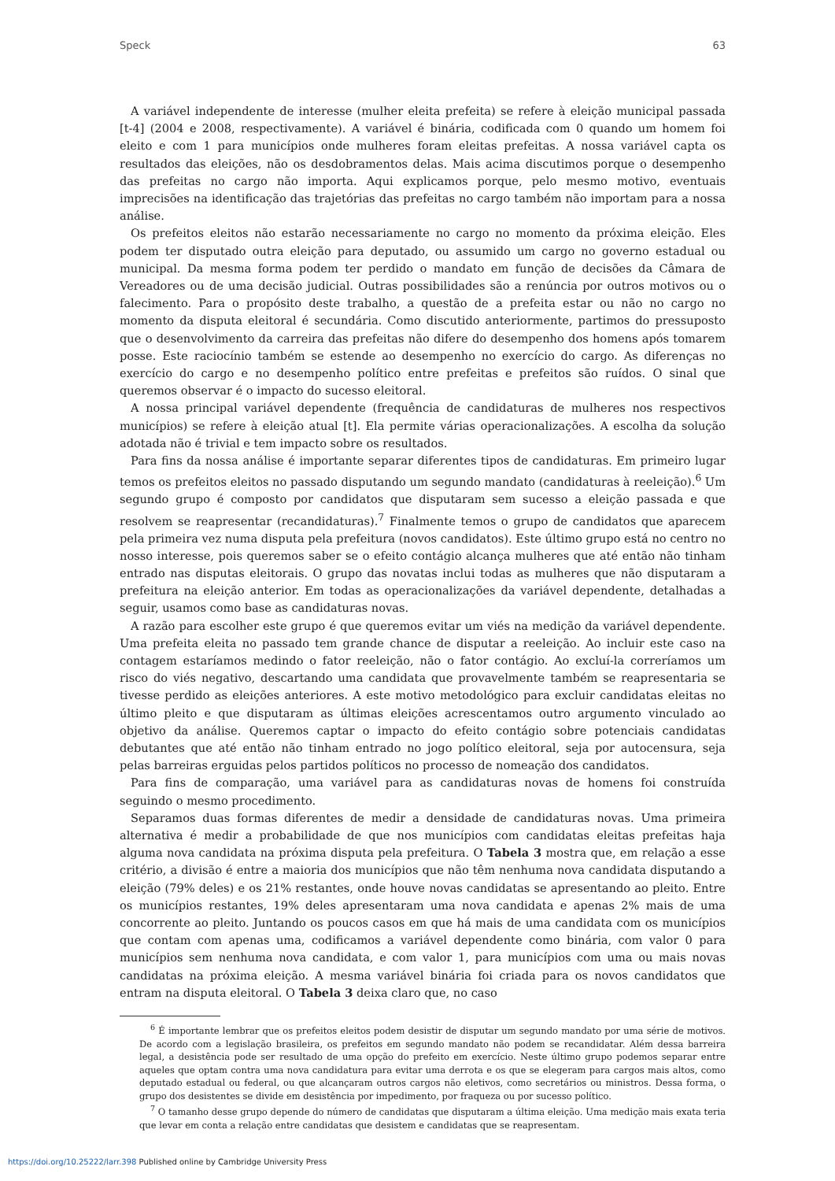Speck 63
A variável independente de interesse (mulher eleita prefeita) se refere à eleição municipal passada [t-4] (2004 e 2008, respectivamente). A variável é binária, codificada com 0 quando um homem foi eleito e com 1 para municípios onde mulheres foram eleitas prefeitas. A nossa variável capta os resultados das eleições, não os desdobramentos delas. Mais acima discutimos porque o desempenho das prefeitas no cargo não importa. Aqui explicamos porque, pelo mesmo motivo, eventuais imprecisões na identificação das trajetórias das prefeitas no cargo também não importam para a nossa análise.
Os prefeitos eleitos não estarão necessariamente no cargo no momento da próxima eleição. Eles podem ter disputado outra eleição para deputado, ou assumido um cargo no governo estadual ou municipal. Da mesma forma podem ter perdido o mandato em função de decisões da Câmara de Vereadores ou de uma decisão judicial. Outras possibilidades são a renúncia por outros motivos ou o falecimento. Para o propósito deste trabalho, a questão de a prefeita estar ou não no cargo no momento da disputa eleitoral é secundária. Como discutido anteriormente, partimos do pressuposto que o desenvolvimento da carreira das prefeitas não difere do desempenho dos homens após tomarem posse. Este raciocínio também se estende ao desempenho no exercício do cargo. As diferenças no exercício do cargo e no desempenho político entre prefeitas e prefeitos são ruídos. O sinal que queremos observar é o impacto do sucesso eleitoral.
A nossa principal variável dependente (frequência de candidaturas de mulheres nos respectivos municípios) se refere à eleição atual [t]. Ela permite várias operacionalizações. A escolha da solução adotada não é trivial e tem impacto sobre os resultados.
Para fins da nossa análise é importante separar diferentes tipos de candidaturas. Em primeiro lugar temos os prefeitos eleitos no passado disputando um segundo mandato (candidaturas à reeleição).<sup>6</sup> Um segundo grupo é composto por candidatos que disputaram sem sucesso a eleição passada e que resolvem se reapresentar (recandidaturas).<sup>7</sup> Finalmente temos o grupo de candidatos que aparecem pela primeira vez numa disputa pela prefeitura (novos candidatos). Este último grupo está no centro no nosso interesse, pois queremos saber se o efeito contágio alcança mulheres que até então não tinham entrado nas disputas eleitorais. O grupo das novatas inclui todas as mulheres que não disputaram a prefeitura na eleição anterior. Em todas as operacionalizações da variável dependente, detalhadas a seguir, usamos como base as candidaturas novas.
A razão para escolher este grupo é que queremos evitar um viés na medição da variável dependente. Uma prefeita eleita no passado tem grande chance de disputar a reeleição. Ao incluir este caso na contagem estaríamos medindo o fator reeleição, não o fator contágio. Ao excluí-la correríamos um risco do viés negativo, descartando uma candidata que provavelmente também se reapresentaria se tivesse perdido as eleições anteriores. A este motivo metodológico para excluir candidatas eleitas no último pleito e que disputaram as últimas eleições acrescentamos outro argumento vinculado ao objetivo da análise. Queremos captar o impacto do efeito contágio sobre potenciais candidatas debutantes que até então não tinham entrado no jogo político eleitoral, seja por autocensura, seja pelas barreiras erguidas pelos partidos políticos no processo de nomeação dos candidatos.
Para fins de comparação, uma variável para as candidaturas novas de homens foi construída seguindo o mesmo procedimento.
Separamos duas formas diferentes de medir a densidade de candidaturas novas. Uma primeira alternativa é medir a probabilidade de que nos municípios com candidatas eleitas prefeitas haja alguma nova candidata na próxima disputa pela prefeitura. O Tabela 3 mostra que, em relação a esse critério, a divisão é entre a maioria dos municípios que não têm nenhuma nova candidata disputando a eleição (79% deles) e os 21% restantes, onde houve novas candidatas se apresentando ao pleito. Entre os municípios restantes, 19% deles apresentaram uma nova candidata e apenas 2% mais de uma concorrente ao pleito. Juntando os poucos casos em que há mais de uma candidata com os municípios que contam com apenas uma, codificamos a variável dependente como binária, com valor 0 para municípios sem nenhuma nova candidata, e com valor 1, para municípios com uma ou mais novas candidatas na próxima eleição. A mesma variável binária foi criada para os novos candidatos que entram na disputa eleitoral. O Tabela 3 deixa claro que, no caso
<sup>6</sup> É importante lembrar que os prefeitos eleitos podem desistir de disputar um segundo mandato por uma série de motivos. De acordo com a legislação brasileira, os prefeitos em segundo mandato não podem se recandidatar. Além dessa barreira legal, a desistência pode ser resultado de uma opção do prefeito em exercício. Neste último grupo podemos separar entre aqueles que optam contra uma nova candidatura para evitar uma derrota e os que se elegeram para cargos mais altos, como deputado estadual ou federal, ou que alcançaram outros cargos não eletivos, como secretários ou ministros. Dessa forma, o grupo dos desistentes se divide em desistência por impedimento, por fraqueza ou por sucesso político.
<sup>7</sup> O tamanho desse grupo depende do número de candidatas que disputaram a última eleição. Uma medição mais exata teria que levar em conta a relação entre candidatas que desistem e candidatas que se reapresentam.
https://doi.org/10.25222/larr.398 Published online by Cambridge University Press